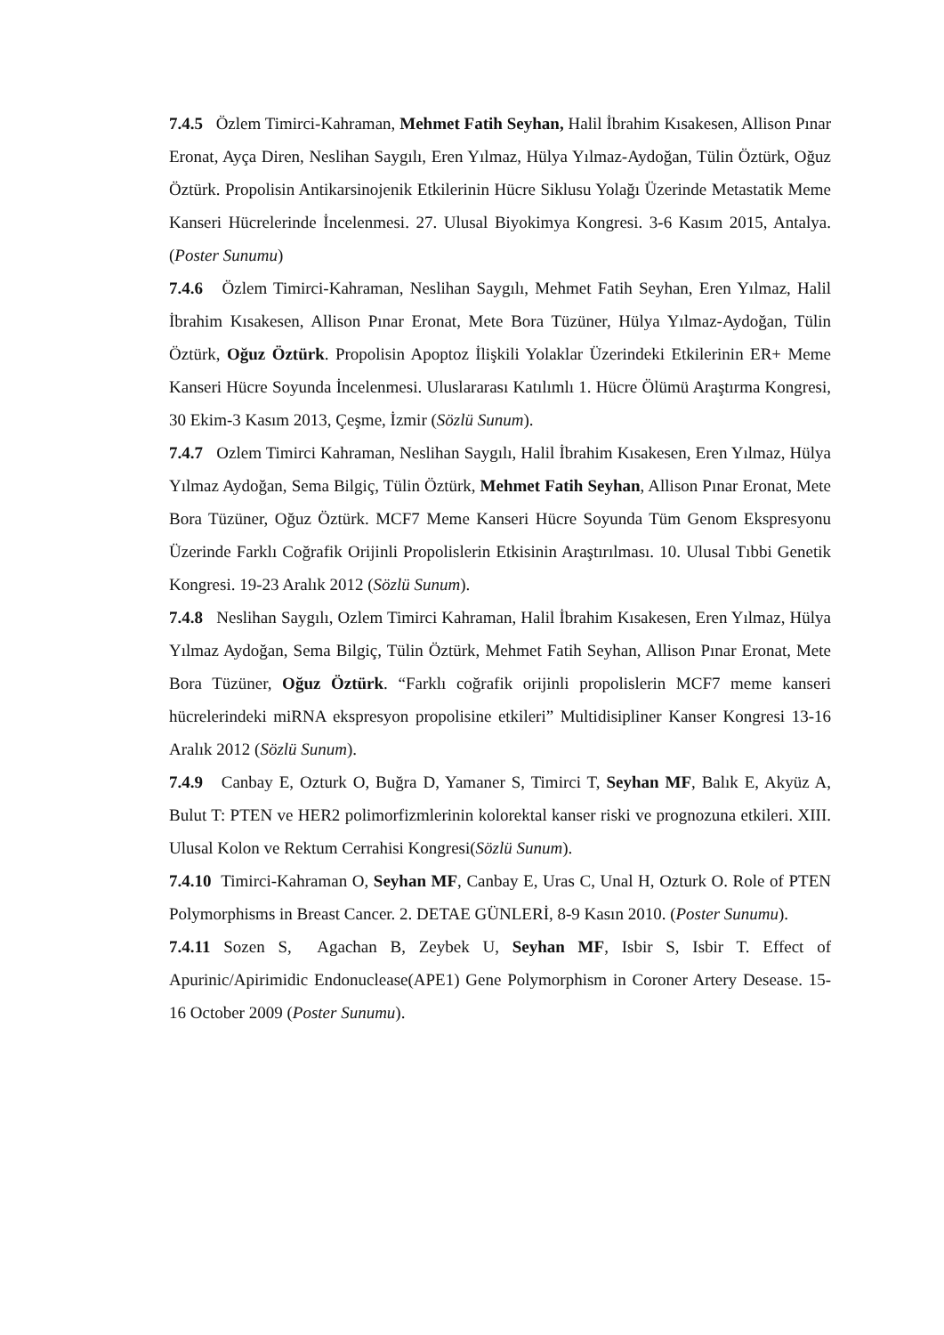7.4.5 Özlem Timirci-Kahraman, Mehmet Fatih Seyhan, Halil İbrahim Kısakesen, Allison Pınar Eronat, Ayça Diren, Neslihan Saygılı, Eren Yılmaz, Hülya Yılmaz-Aydoğan, Tülin Öztürk, Oğuz Öztürk. Propolisin Antikarsinojenik Etkilerinin Hücre Siklusu Yolağı Üzerinde Metastatik Meme Kanseri Hücrelerinde İncelenmesi. 27. Ulusal Biyokimya Kongresi. 3-6 Kasım 2015, Antalya. (Poster Sunumu)
7.4.6 Özlem Timirci-Kahraman, Neslihan Saygılı, Mehmet Fatih Seyhan, Eren Yılmaz, Halil İbrahim Kısakesen, Allison Pınar Eronat, Mete Bora Tüzüner, Hülya Yılmaz-Aydoğan, Tülin Öztürk, Oğuz Öztürk. Propolisin Apoptoz İlişkili Yolaklar Üzerindeki Etkilerinin ER+ Meme Kanseri Hücre Soyunda İncelenmesi. Uluslararası Katılımlı 1. Hücre Ölümü Araştırma Kongresi, 30 Ekim-3 Kasım 2013, Çeşme, İzmir (Sözlü Sunum).
7.4.7 Ozlem Timirci Kahraman, Neslihan Saygılı, Halil İbrahim Kısakesen, Eren Yılmaz, Hülya Yılmaz Aydoğan, Sema Bilgiç, Tülin Öztürk, Mehmet Fatih Seyhan, Allison Pınar Eronat, Mete Bora Tüzüner, Oğuz Öztürk. MCF7 Meme Kanseri Hücre Soyunda Tüm Genom Ekspresyonu Üzerinde Farklı Coğrafik Orijinli Propolislerin Etkisinin Araştırılması. 10. Ulusal Tıbbi Genetik Kongresi. 19-23 Aralık 2012 (Sözlü Sunum).
7.4.8 Neslihan Saygılı, Ozlem Timirci Kahraman, Halil İbrahim Kısakesen, Eren Yılmaz, Hülya Yılmaz Aydoğan, Sema Bilgiç, Tülin Öztürk, Mehmet Fatih Seyhan, Allison Pınar Eronat, Mete Bora Tüzüner, Oğuz Öztürk. “Farklı coğrafik orijinli propolislerin MCF7 meme kanseri hücrelerindeki miRNA ekspresyon propolisine etkileri” Multidisipliner Kanser Kongresi 13-16 Aralık 2012 (Sözlü Sunum).
7.4.9 Canbay E, Ozturk O, Buğra D, Yamaner S, Timirci T, Seyhan MF, Balık E, Akyüz A, Bulut T: PTEN ve HER2 polimorfizmlerinin kolorektal kanser riski ve prognozuna etkileri. XIII. Ulusal Kolon ve Rektum Cerrahisi Kongresi(Sözlü Sunum).
7.4.10 Timirci-Kahraman O, Seyhan MF, Canbay E, Uras C, Unal H, Ozturk O. Role of PTEN Polymorphisms in Breast Cancer. 2. DETAE GÜNLERİ, 8-9 Kasın 2010. (Poster Sunumu).
7.4.11 Sozen S, Agachan B, Zeybek U, Seyhan MF, Isbir S, Isbir T. Effect of Apurinic/Apirimidic Endonuclease(APE1) Gene Polymorphism in Coroner Artery Desease. 15-16 October 2009 (Poster Sunumu).